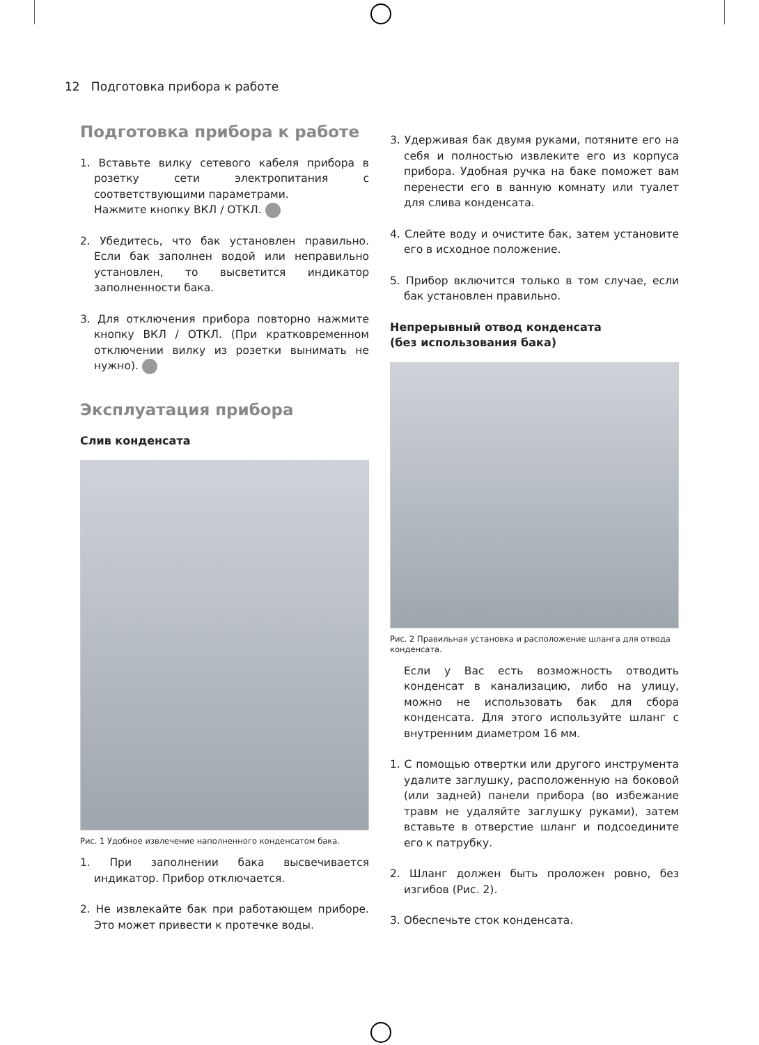12 Подготовка прибора к работе
Подготовка прибора к работе
1. Вставьте вилку сетевого кабеля прибора в розетку сети электропитания с соответствующими параметрами.
Нажмите кнопку ВКЛ / ОТКЛ.
2. Убедитесь, что бак установлен правильно. Если бак заполнен водой или неправильно установлен, то высветится индикатор заполненности бака.
3. Для отключения прибора повторно нажмите кнопку ВКЛ / ОТКЛ. (При кратковременном отключении вилку из розетки вынимать не нужно).
Эксплуатация прибора
Слив конденсата
Рис. 1 Удобное извлечение наполненного конденсатом бака.
1. При заполнении бака высвечивается индикатор. Прибор отключается.
2. Не извлекайте бак при работающем приборе. Это может привести к протечке воды.
3. Удерживая бак двумя руками, потяните его на себя и полностью извлеките его из корпуса прибора. Удобная ручка на баке поможет вам перенести его в ванную комнату или туалет для слива конденсата.
4. Слейте воду и очистите бак, затем установите его в исходное положение.
5. Прибор включится только в том случае, если бак установлен правильно.
Непрерывный отвод конденсата
(без использования бака)
Рис. 2 Правильная установка и расположение шланга для отвода конденсата.
Если у Вас есть возможность отводить конденсат в канализацию, либо на улицу, можно не использовать бак для сбора конденсата. Для этого используйте шланг с внутренним диаметром 16 мм.
1. С помощью отвертки или другого инструмента удалите заглушку, расположенную на боковой (или задней) панели прибора (во избежание травм не удаляйте заглушку руками), затем вставьте в отверстие шланг и подсоедините его к патрубку.
2. Шланг должен быть проложен ровно, без изгибов (Рис. 2).
3. Обеспечьте сток конденсата.